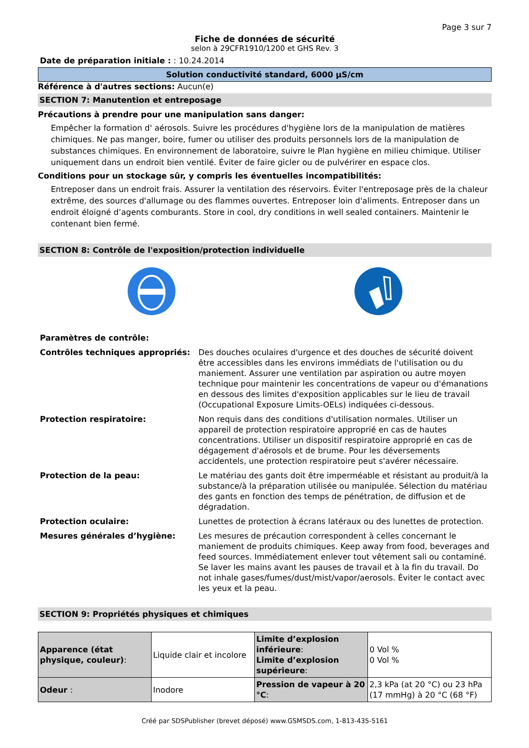Page 3 sur 7
Fiche de données de sécurité
selon à 29CFR1910/1200 et GHS Rev. 3
Date de préparation initiale : : 10.24.2014
Solution conductivité standard, 6000 µS/cm
Référence à d'autres sections: Aucun(e)
SECTION 7: Manutention et entreposage
Précautions à prendre pour une manipulation sans danger:
Empêcher la formation d' aérosols. Suivre les procédures d'hygiène lors de la manipulation de matières chimiques. Ne pas manger, boire, fumer ou utiliser des produits personnels lors de la manipulation de substances chimiques. En environnement de laboratoire, suivre le Plan hygiène en milieu chimique. Utiliser uniquement dans un endroit bien ventilé. Éviter de faire gicler ou de pulvérirer en espace clos.
Conditions pour un stockage sûr, y compris les éventuelles incompatibilités:
Entreposer dans un endroit frais. Assurer la ventilation des réservoirs. Éviter l'entreposage près de la chaleur extrême, des sources d'allumage ou des flammes ouvertes. Entreposer loin d'aliments. Entreposer dans un endroit éloigné d’agents comburants. Store in cool, dry conditions in well sealed containers. Maintenir le contenant bien fermé.
SECTION 8: Contrôle de l'exposition/protection individuelle
| Paramètres de contrôle: | |
| Contrôles techniques appropriés: | Des douches oculaires d'urgence et des douches de sécurité doivent être accessibles dans les environs immédiats de l'utilisation ou du maniement. Assurer une ventilation par aspiration ou autre moyen technique pour maintenir les concentrations de vapeur ou d'émanations en dessous des limites d'exposition applicables sur le lieu de travail (Occupational Exposure Limits-OELs) indiquées ci-dessous. |
| Protection respiratoire: | Non requis dans des conditions d'utilisation normales. Utiliser un appareil de protection respiratoire approprié en cas de hautes concentrations. Utiliser un dispositif respiratoire approprié en cas de dégagement d'aérosols et de brume. Pour les déversements accidentels, une protection respiratoire peut s'avérer nécessaire. |
| Protection de la peau: | Le matériau des gants doit être imperméable et résistant au produit/à la substance/à la préparation utilisée ou manipulée. Sélection du matériau des gants en fonction des temps de pénétration, de diffusion et de dégradation. |
| Protection oculaire: | Lunettes de protection à écrans latéraux ou des lunettes de protection. |
| Mesures générales d’hygiène: | Les mesures de précaution correspondent à celles concernant le maniement de produits chimiques. Keep away from food, beverages and feed sources. Immédiatement enlever tout vêtement sali ou contaminé. Se laver les mains avant les pauses de travail et à la fin du travail. Do not inhale gases/fumes/dust/mist/vapor/aerosols. Éviter le contact avec les yeux et la peau. |
SECTION 9: Propriétés physiques et chimiques
| Apparence (état physique, couleur) : | Liquide clair et incolore | Limite d’explosion inférieure : Limite d’explosion supérieure : | 0 Vol % 0 Vol % |
| Odeur : | Inodore | Pression de vapeur à 20 °C : | 2,3 kPa (at 20 °C) ou 23 hPa (17 mmHg) à 20 °C (68 °F) |
Créé par SDSPublisher (brevet déposé) www.GSMSDS.com, 1-813-435-5161